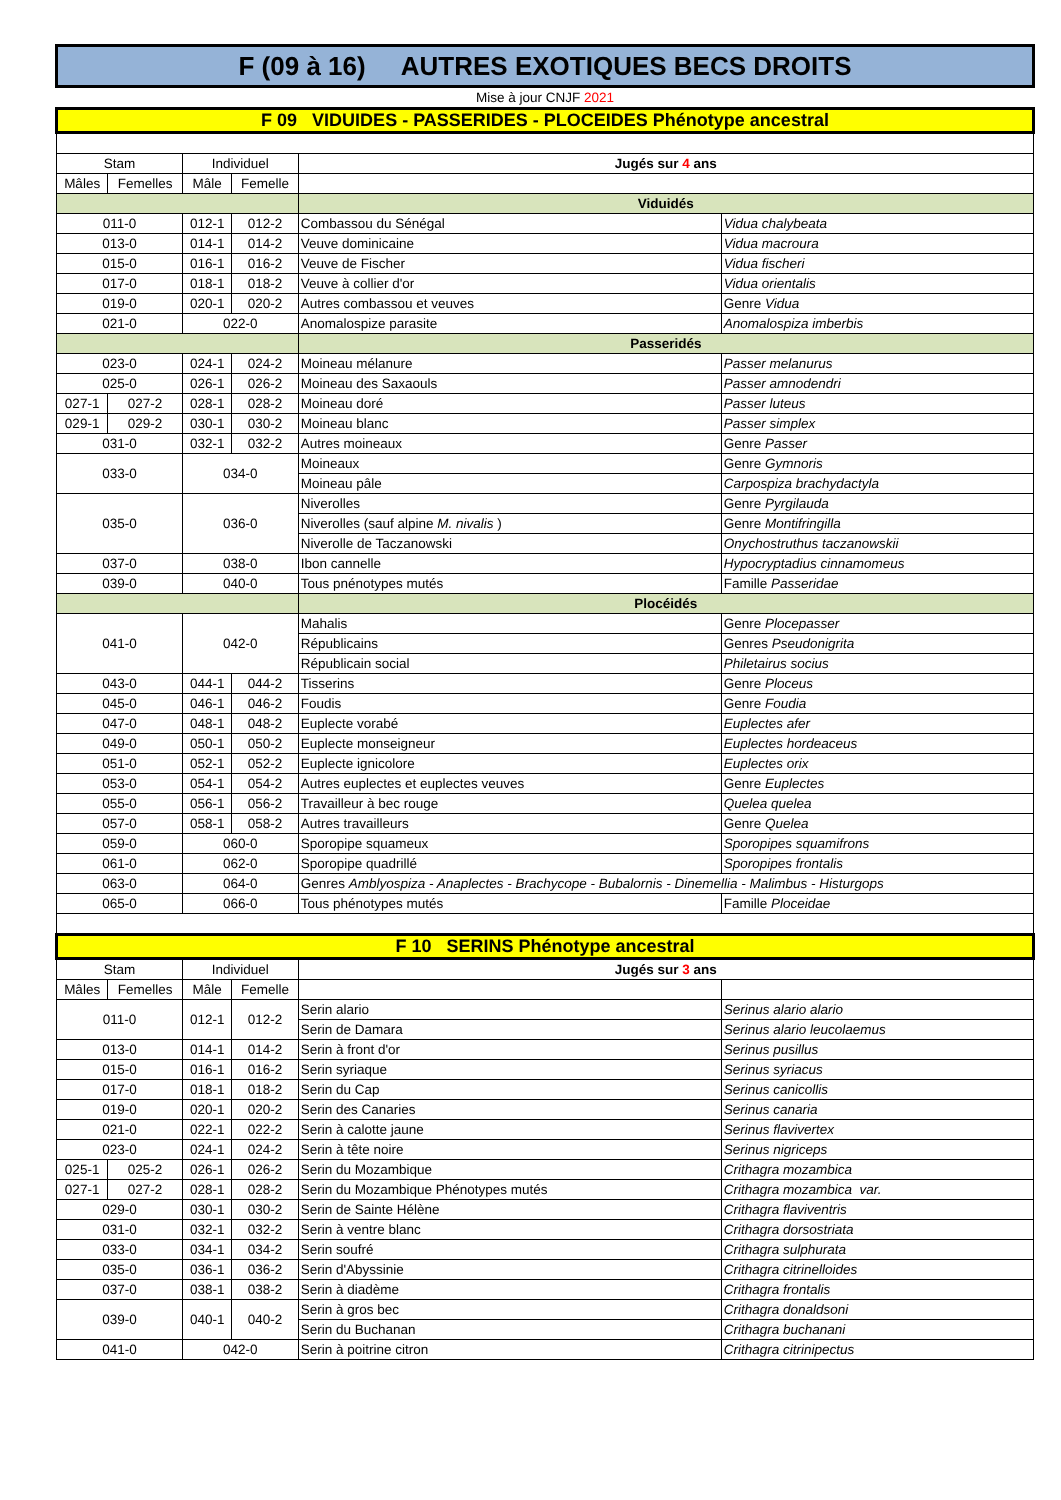| F (09 à 16) AUTRES EXOTIQUES BECS DROITS | | | | | |
| Mise à jour CNJF 2021 | | | | | |
| F 09 VIDUIDES - PASSERIDES - PLOCEIDES Phénotype ancestral | | | | | |
| Stam | | Individuel | | Jugés sur 4 ans | |
| Mâles | Femelles | Mâle | Femelle | | |
| | | | | Viduidés | |
| 011-0 | | 012-1 | 012-2 | Combassou du Sénégal | Vidua chalybeata |
| 013-0 | | 014-1 | 014-2 | Veuve dominicaine | Vidua macroura |
| 015-0 | | 016-1 | 016-2 | Veuve de Fischer | Vidua fischeri |
| 017-0 | | 018-1 | 018-2 | Veuve à collier d'or | Vidua orientalis |
| 019-0 | | 020-1 | 020-2 | Autres combassou et veuves | Genre Vidua |
| 021-0 | | 022-0 | | Anomalospize parasite | Anomalospiza imberbis |
| | | | | Passeridés | |
| 023-0 | | 024-1 | 024-2 | Moineau mélanure | Passer melanurus |
| 025-0 | | 026-1 | 026-2 | Moineau des Saxaouls | Passer amnodendri |
| 027-1 | 027-2 | 028-1 | 028-2 | Moineau doré | Passer luteus |
| 029-1 | 029-2 | 030-1 | 030-2 | Moineau blanc | Passer simplex |
| 031-0 | | 032-1 | 032-2 | Autres moineaux | Genre Passer |
| 033-0 | | 034-0 | | Moineaux | Genre Gymnoris |
| | | | | Moineau pâle | Carpospiza brachydactyla |
| 035-0 | | 036-0 | | Niverolles | Genre Pyrgilauda |
| | | | | Niverolles (sauf alpine M. nivalis ) | Genre Montifringilla |
| | | | | Niverolle de Taczanowski | Onychostruthus taczanowskii |
| 037-0 | | 038-0 | | Ibon cannelle | Hypocryptadius cinnamomeus |
| 039-0 | | 040-0 | | Tous pnénotypes mutés | Famille Passeridae |
| | | | | Plocéidés | |
| 041-0 | | 042-0 | | Mahalis | Genre Plocepasser |
| | | | | Républicains | Genres Pseudonigrita |
| | | | | Républicain social | Philetairus socius |
| 043-0 | | 044-1 | 044-2 | Tisserins | Genre Ploceus |
| 045-0 | | 046-1 | 046-2 | Foudis | Genre Foudia |
| 047-0 | | 048-1 | 048-2 | Euplecte vorabé | Euplectes afer |
| 049-0 | | 050-1 | 050-2 | Euplecte monseigneur | Euplectes hordeaceus |
| 051-0 | | 052-1 | 052-2 | Euplecte ignicolore | Euplectes orix |
| 053-0 | | 054-1 | 054-2 | Autres euplectes et euplectes veuves | Genre Euplectes |
| 055-0 | | 056-1 | 056-2 | Travailleur à bec rouge | Quelea quelea |
| 057-0 | | 058-1 | 058-2 | Autres travailleurs | Genre Quelea |
| 059-0 | | 060-0 | | Sporopipe squameux | Sporopipes squamifrons |
| 061-0 | | 062-0 | | Sporopipe quadrillé | Sporopipes frontalis |
| 063-0 | | 064-0 | | Genres Amblyospiza - Anaplectes - Brachycope - Bubalornis - Dinemellia - Malimbus - Histurgops | |
| 065-0 | | 066-0 | | Tous phénotypes mutés | Famille Ploceidae |
| F 10 SERINS Phénotype ancestral | | | | | |
| Stam | | Individuel | | Jugés sur 3 ans | |
| Mâles | Femelles | Mâle | Femelle | | |
| 011-0 | | 012-1 | 012-2 | Serin alario | Serinus alario alario |
| | | | | Serin de Damara | Serinus alario leucolaemus |
| 013-0 | | 014-1 | 014-2 | Serin à front d'or | Serinus pusillus |
| 015-0 | | 016-1 | 016-2 | Serin syriaque | Serinus syriacus |
| 017-0 | | 018-1 | 018-2 | Serin du Cap | Serinus canicollis |
| 019-0 | | 020-1 | 020-2 | Serin des Canaries | Serinus canaria |
| 021-0 | | 022-1 | 022-2 | Serin à calotte jaune | Serinus flavivertex |
| 023-0 | | 024-1 | 024-2 | Serin à tête noire | Serinus nigriceps |
| 025-1 | 025-2 | 026-1 | 026-2 | Serin du Mozambique | Crithagra mozambica |
| 027-1 | 027-2 | 028-1 | 028-2 | Serin du Mozambique Phénotypes mutés | Crithagra mozambica var. |
| 029-0 | | 030-1 | 030-2 | Serin de Sainte Hélène | Crithagra flaviventris |
| 031-0 | | 032-1 | 032-2 | Serin à ventre blanc | Crithagra dorsostriata |
| 033-0 | | 034-1 | 034-2 | Serin soufré | Crithagra sulphurata |
| 035-0 | | 036-1 | 036-2 | Serin d'Abyssinie | Crithagra citrinelloides |
| 037-0 | | 038-1 | 038-2 | Serin à diadème | Crithagra frontalis |
| 039-0 | | 040-1 | 040-2 | Serin à gros bec | Crithagra donaldsoni |
| | | | | Serin du Buchanan | Crithagra buchanani |
| 041-0 | | 042-0 | | Serin à poitrine citron | Crithagra citrinipectus |